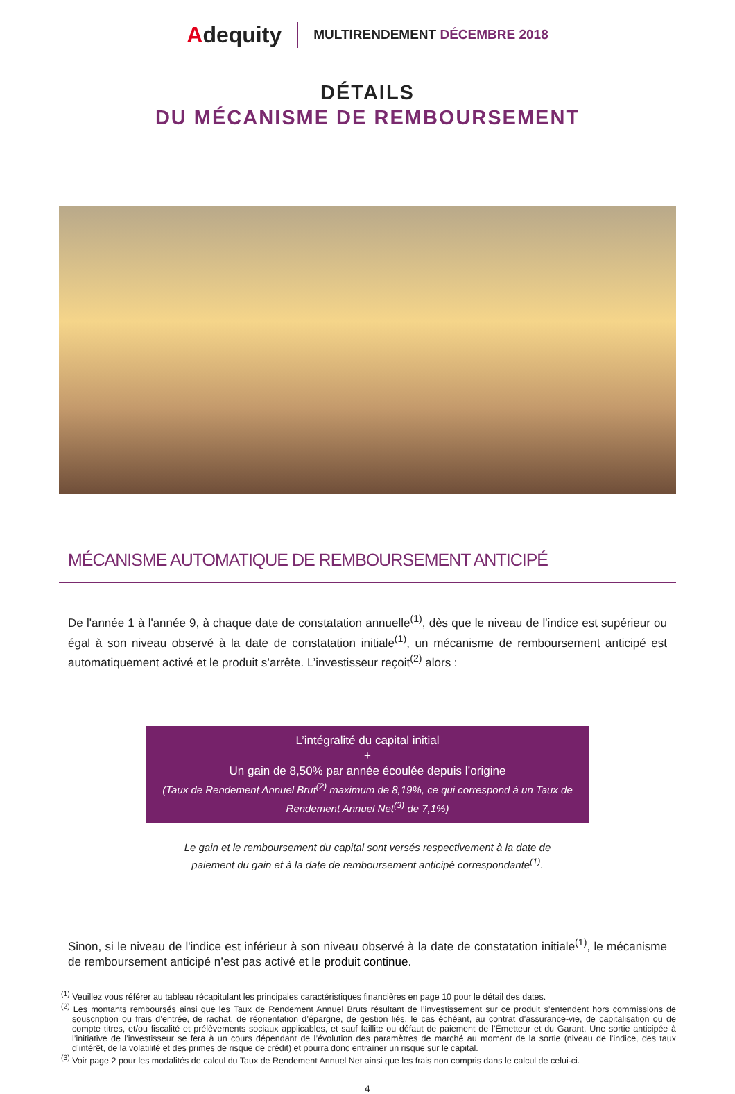Adequity
MULTIRENDEMENT DÉCEMBRE 2018
DÉTAILS
DU MÉCANISME DE REMBOURSEMENT
MÉCANISME AUTOMATIQUE DE REMBOURSEMENT ANTICIPÉ
De l'année 1 à l'année 9, à chaque date de constatation annuelle<sup>(1)</sup>, dès que le niveau de l'indice est supérieur ou égal à son niveau observé à la date de constatation initiale<sup>(1)</sup>, un mécanisme de remboursement anticipé est automatiquement activé et le produit s’arrête. L’investisseur reçoit<sup>(2)</sup> alors :
L’intégralité du capital initial
+
Un gain de 8,50% par année écoulée depuis l’origine
(Taux de Rendement Annuel Brut<sup>(2)</sup> maximum de 8,19%, ce qui correspond à un Taux de Rendement Annuel Net<sup>(3)</sup> de 7,1%)
Le gain et le remboursement du capital sont versés respectivement à la date de paiement du gain et à la date de remboursement anticipé correspondante<sup>(1)</sup>.
Sinon, si le niveau de l'indice est inférieur à son niveau observé à la date de constatation initiale<sup>(1)</sup>, le mécanisme de remboursement anticipé n’est pas activé et le produit continue.
<sup>(1)</sup> Veuillez vous référer au tableau récapitulant les principales caractéristiques financières en page 10 pour le détail des dates.
<sup>(2)</sup> Les montants remboursés ainsi que les Taux de Rendement Annuel Bruts résultant de l’investissement sur ce produit s’entendent hors commissions de souscription ou frais d’entrée, de rachat, de réorientation d’épargne, de gestion liés, le cas échéant, au contrat d’assurance-vie, de capitalisation ou de compte titres, et/ou fiscalité et prélèvements sociaux applicables, et sauf faillite ou défaut de paiement de l’Émetteur et du Garant. Une sortie anticipée à l’initiative de l’investisseur se fera à un cours dépendant de l’évolution des paramètres de marché au moment de la sortie (niveau de l'indice, des taux d’intérêt, de la volatilité et des primes de risque de crédit) et pourra donc entraîner un risque sur le capital.
<sup>(3)</sup> Voir page 2 pour les modalités de calcul du Taux de Rendement Annuel Net ainsi que les frais non compris dans le calcul de celui-ci.
4